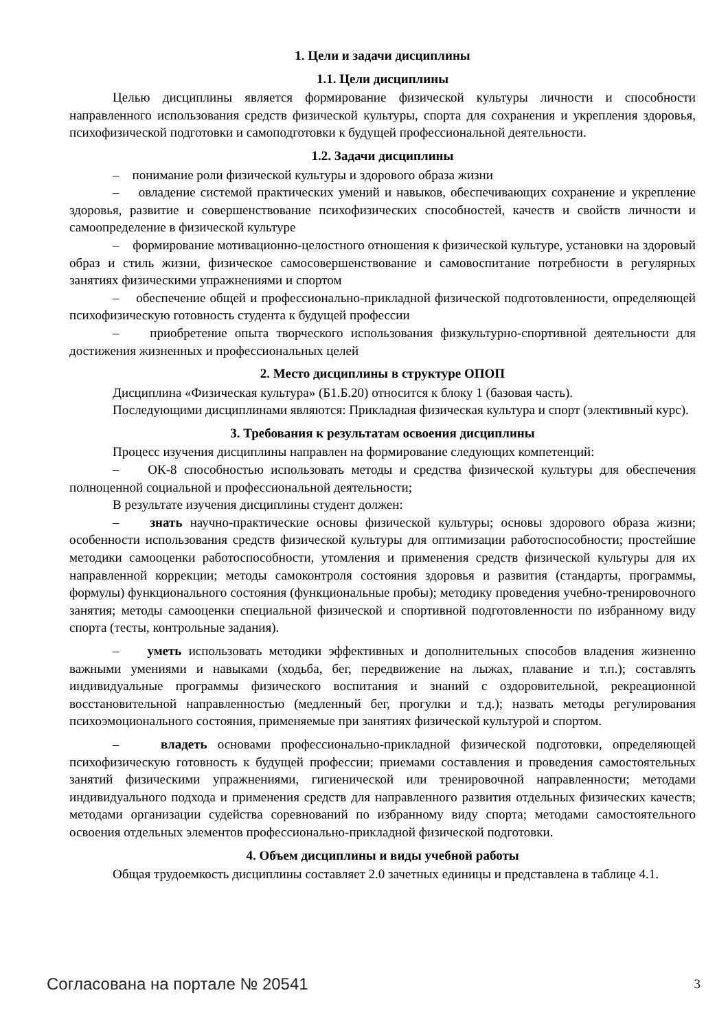1. Цели и задачи дисциплины
1.1. Цели дисциплины
Целью дисциплины является формирование физической культуры личности и способности направленного использования средств физической культуры, спорта для сохранения и укрепления здоровья, психофизической подготовки и самоподготовки к будущей профессиональной деятельности.
1.2. Задачи дисциплины
– понимание роли физической культуры и здорового образа жизни
– овладение системой практических умений и навыков, обеспечивающих сохранение и укрепление здоровья, развитие и совершенствование психофизических способностей, качеств и свойств личности и самоопределение в физической культуре
– формирование мотивационно-целостного отношения к физической культуре, установки на здоровый образ и стиль жизни, физическое самосовершенствование и самовоспитание потребности в регулярных занятиях физическими упражнениями и спортом
– обеспечение общей и профессионально-прикладной физической подготовленности, определяющей психофизическую готовность студента к будущей профессии
– приобретение опыта творческого использования физкультурно-спортивной деятельности для достижения жизненных и профессиональных целей
2. Место дисциплины в структуре ОПОП
Дисциплина «Физическая культура» (Б1.Б.20) относится к блоку 1 (базовая часть).
Последующими дисциплинами являются: Прикладная физическая культура и спорт (элективный курс).
3. Требования к результатам освоения дисциплины
Процесс изучения дисциплины направлен на формирование следующих компетенций:
– ОК-8 способностью использовать методы и средства физической культуры для обеспечения полноценной социальной и профессиональной деятельности;
В результате изучения дисциплины студент должен:
– знать научно-практические основы физической культуры; основы здорового образа жизни; особенности использования средств физической культуры для оптимизации работоспособности; простейшие методики самооценки работоспособности, утомления и применения средств физической культуры для их направленной коррекции; методы самоконтроля состояния здоровья и развития (стандарты, программы, формулы) функционального состояния (функциональные пробы); методику проведения учебно-тренировочного занятия; методы самооценки специальной физической и спортивной подготовленности по избранному виду спорта (тесты, контрольные задания).
– уметь использовать методики эффективных и дополнительных способов владения жизненно важными умениями и навыками (ходьба, бег, передвижение на лыжах, плавание и т.п.); составлять индивидуальные программы физического воспитания и знаний с оздоровительной, рекреационной восстановительной направленностью (медленный бег, прогулки и т.д.); назвать методы регулирования психоэмоционального состояния, применяемые при занятиях физической культурой и спортом.
– владеть основами профессионально-прикладной физической подготовки, определяющей психофизическую готовность к будущей профессии; приемами составления и проведения самостоятельных занятий физическими упражнениями, гигиенической или тренировочной направленности; методами индивидуального подхода и применения средств для направленного развития отдельных физических качеств; методами организации судейства соревнований по избранному виду спорта; методами самостоятельного освоения отдельных элементов профессионально-прикладной физической подготовки.
4. Объем дисциплины и виды учебной работы
Общая трудоемкость дисциплины составляет 2.0 зачетных единицы и представлена в таблице 4.1.
Согласована на портале № 20541 3